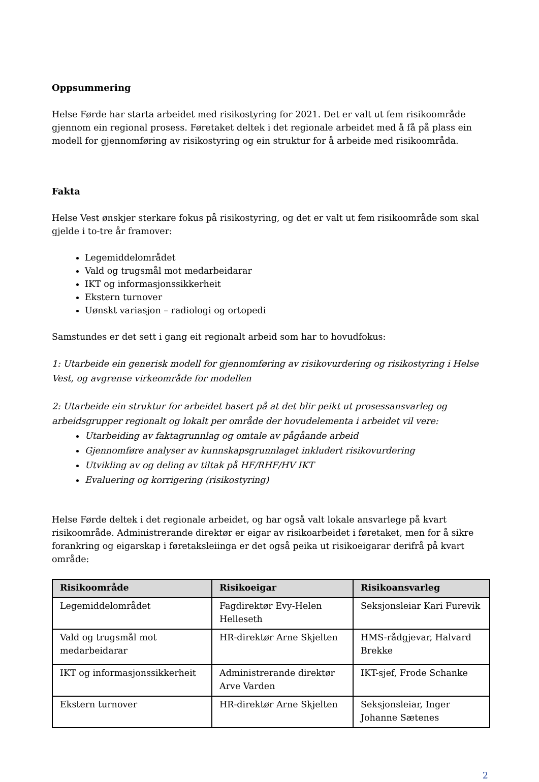Oppsummering
Helse Førde har starta arbeidet med risikostyring for 2021. Det er valt ut fem risikoområde gjennom ein regional prosess. Føretaket deltek i det regionale arbeidet med å få på plass ein modell for gjennomføring av risikostyring og ein struktur for å arbeide med risikoområda.
Fakta
Helse Vest ønskjer sterkare fokus på risikostyring, og det er valt ut fem risikoområde som skal gjelde i to-tre år framover:
Legemiddelområdet
Vald og trugsmål mot medarbeidarar
IKT og informasjonssikkerheit
Ekstern turnover
Uønskt variasjon – radiologi og ortopedi
Samstundes er det sett i gang eit regionalt arbeid som har to hovudfokus:
1: Utarbeide ein generisk modell for gjennomføring av risikovurdering og risikostyring i Helse Vest, og avgrense virkeområde for modellen
2: Utarbeide ein struktur for arbeidet basert på at det blir peikt ut prosessansvarleg og arbeidsgrupper regionalt og lokalt per område der hovudelementa i arbeidet vil vere:
Utarbeiding av faktagrunnlag og omtale av pågåande arbeid
Gjennomføre analyser av kunnskapsgrunnlaget inkludert risikovurdering
Utvikling av og deling av tiltak på HF/RHF/HV IKT
Evaluering og korrigering (risikostyring)
Helse Førde deltek i det regionale arbeidet, og har også valt lokale ansvarlege på kvart risikoområde. Administrerande direktør er eigar av risikoarbeidet i føretaket, men for å sikre forankring og eigarskap i føretaksleiinga er det også peika ut risikoeigarar derifrå på kvart område:
| Risikoområde | Risikoeigar | Risikoansvarleg |
| --- | --- | --- |
| Legemiddelområdet | Fagdirektør Evy-Helen Helleseth | Seksjonsleiar Kari Furevik |
| Vald og trugsmål mot medarbeidarar | HR-direktør Arne Skjelten | HMS-rådgjevar, Halvard Brekke |
| IKT og informasjonssikkerheit | Administrerande direktør Arve Varden | IKT-sjef, Frode Schanke |
| Ekstern turnover | HR-direktør Arne Skjelten | Seksjonsleiar, Inger Johanne Sætenes |
2